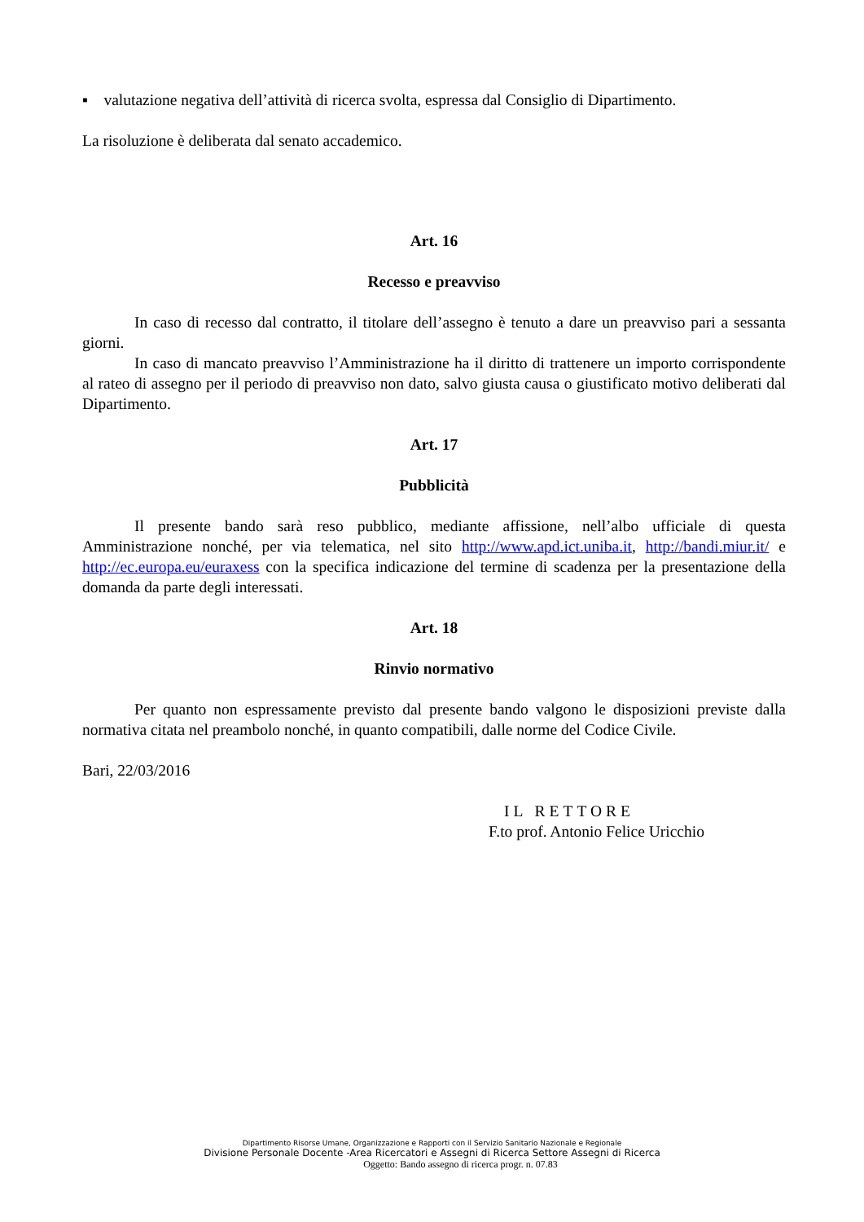▪ valutazione negativa dell’attività di ricerca svolta, espressa dal Consiglio di Dipartimento.
La risoluzione è deliberata dal senato accademico.
Art. 16
Recesso e preavviso
In caso di recesso dal contratto, il titolare dell’assegno è tenuto a dare un preavviso pari a sessanta giorni.
In caso di mancato preavviso l’Amministrazione ha il diritto di trattenere un importo corrispondente al rateo di assegno per il periodo di preavviso non dato, salvo giusta causa o giustificato motivo deliberati dal Dipartimento.
Art. 17
Pubblicità
Il presente bando sarà reso pubblico, mediante affissione, nell’albo ufficiale di questa Amministrazione nonché, per via telematica, nel sito http://www.apd.ict.uniba.it, http://bandi.miur.it/ e http://ec.europa.eu/euraxess con la specifica indicazione del termine di scadenza per la presentazione della domanda da parte degli interessati.
Art. 18
Rinvio normativo
Per quanto non espressamente previsto dal presente bando valgono le disposizioni previste dalla normativa citata nel preambolo nonché, in quanto compatibili, dalle norme del Codice Civile.
Bari, 22/03/2016
IL RETTORE
F.to prof. Antonio Felice Uricchio
Dipartimento Risorse Umane, Organizzazione e Rapporti con il Servizio Sanitario Nazionale e Regionale
Divisione Personale Docente -Area Ricercatori e Assegni di Ricerca Settore Assegni di Ricerca
Oggetto: Bando assegno di ricerca progr. n. 07.83